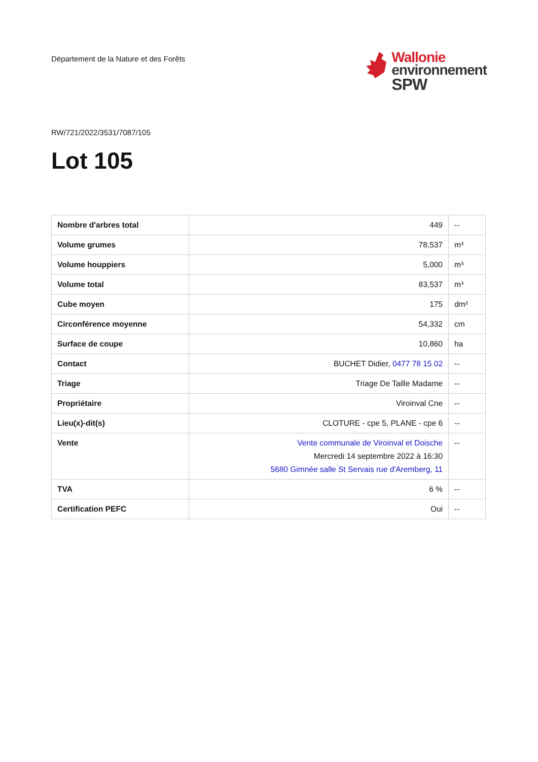Département de la Nature et des Forêts
Wallonie
environnement
SPW
RW/721/2022/3531/7087/105
Lot 105
| Nombre d'arbres total | 449 | -- |
| Volume grumes | 78,537 | m³ |
| Volume houppiers | 5,000 | m³ |
| Volume total | 83,537 | m³ |
| Cube moyen | 175 | dm³ |
| Circonférence moyenne | 54,332 | cm |
| Surface de coupe | 10,860 | ha |
| Contact | BUCHET Didier, 0477 78 15 02 | -- |
| Triage | Triage De Taille Madame | -- |
| Propriétaire | Viroinval Cne | -- |
| Lieu(x)-dit(s) | CLOTURE - cpe 5, PLANE - cpe 6 | -- |
| Vente | Vente communale de Viroinval et Doische Mercredi 14 septembre 2022 à 16:30 5680 Gimnée salle St Servais rue d'Aremberg, 11 | -- |
| TVA | 6 % | -- |
| Certification PEFC | Oui | -- |